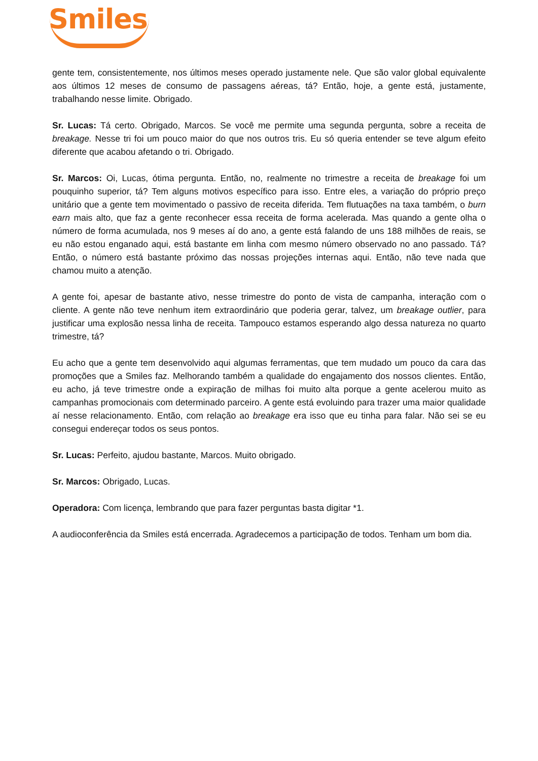Smiles
gente tem, consistentemente, nos últimos meses operado justamente nele. Que são valor global equivalente aos últimos 12 meses de consumo de passagens aéreas, tá? Então, hoje, a gente está, justamente, trabalhando nesse limite. Obrigado.
Sr. Lucas: Tá certo. Obrigado, Marcos. Se você me permite uma segunda pergunta, sobre a receita de breakage. Nesse tri foi um pouco maior do que nos outros tris. Eu só queria entender se teve algum efeito diferente que acabou afetando o tri. Obrigado.
Sr. Marcos: Oi, Lucas, ótima pergunta. Então, no, realmente no trimestre a receita de breakage foi um pouquinho superior, tá? Tem alguns motivos específico para isso. Entre eles, a variação do próprio preço unitário que a gente tem movimentado o passivo de receita diferida. Tem flutuações na taxa também, o burn earn mais alto, que faz a gente reconhecer essa receita de forma acelerada. Mas quando a gente olha o número de forma acumulada, nos 9 meses aí do ano, a gente está falando de uns 188 milhões de reais, se eu não estou enganado aqui, está bastante em linha com mesmo número observado no ano passado. Tá? Então, o número está bastante próximo das nossas projeções internas aqui. Então, não teve nada que chamou muito a atenção.
A gente foi, apesar de bastante ativo, nesse trimestre do ponto de vista de campanha, interação com o cliente. A gente não teve nenhum item extraordinário que poderia gerar, talvez, um breakage outlier, para justificar uma explosão nessa linha de receita. Tampouco estamos esperando algo dessa natureza no quarto trimestre, tá?
Eu acho que a gente tem desenvolvido aqui algumas ferramentas, que tem mudado um pouco da cara das promoções que a Smiles faz. Melhorando também a qualidade do engajamento dos nossos clientes. Então, eu acho, já teve trimestre onde a expiração de milhas foi muito alta porque a gente acelerou muito as campanhas promocionais com determinado parceiro. A gente está evoluindo para trazer uma maior qualidade aí nesse relacionamento. Então, com relação ao breakage era isso que eu tinha para falar. Não sei se eu consegui endereçar todos os seus pontos.
Sr. Lucas: Perfeito, ajudou bastante, Marcos. Muito obrigado.
Sr. Marcos: Obrigado, Lucas.
Operadora: Com licença, lembrando que para fazer perguntas basta digitar *1.
A audioconferência da Smiles está encerrada. Agradecemos a participação de todos. Tenham um bom dia.